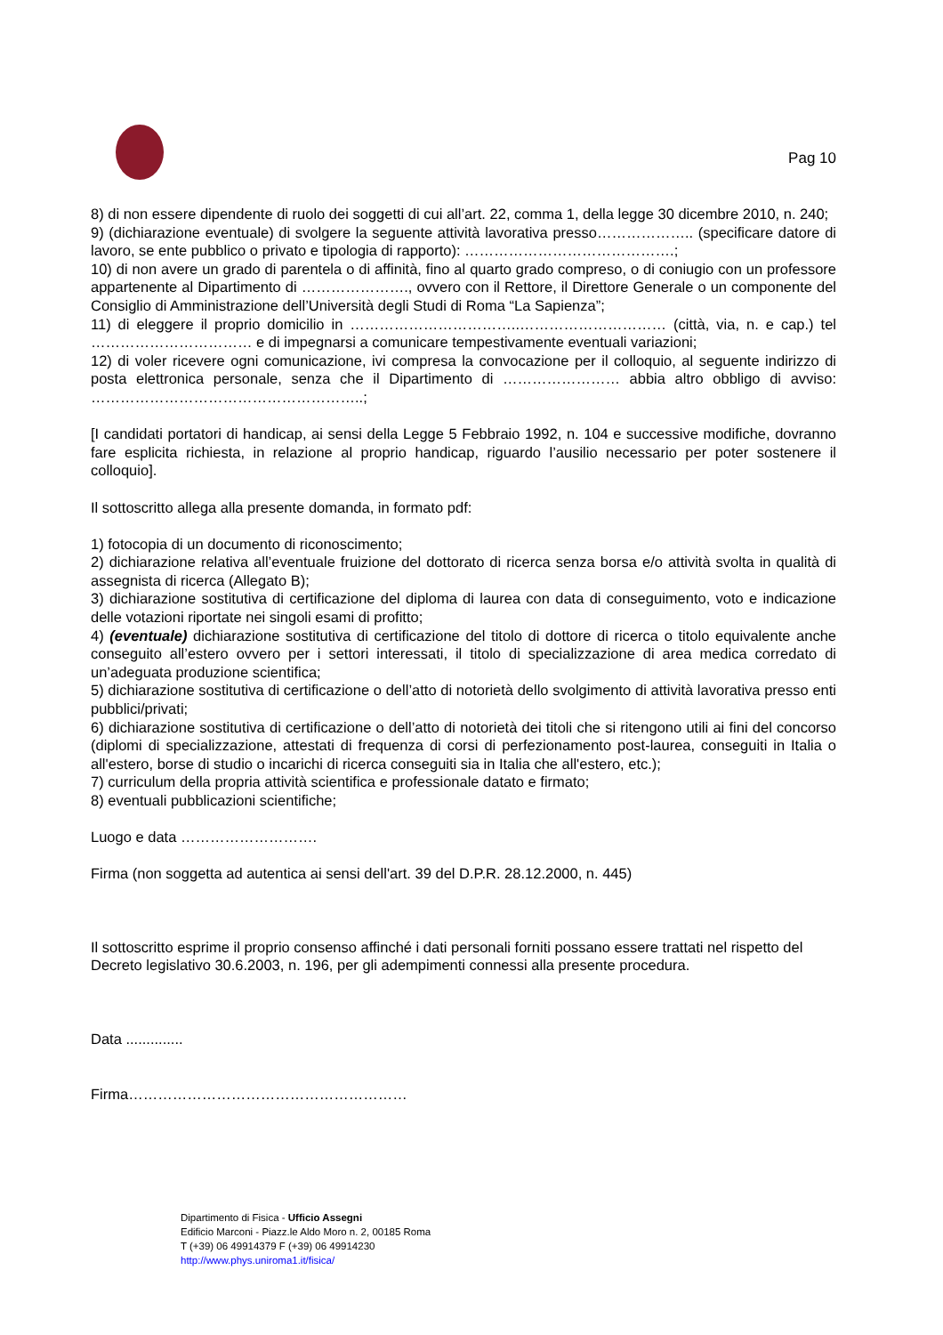Pag 10
8) di non essere dipendente di ruolo dei soggetti di cui all’art. 22, comma 1, della legge 30 dicembre 2010, n. 240;
9) (dichiarazione eventuale) di svolgere la seguente attività lavorativa presso……………….. (specificare datore di lavoro, se ente pubblico o privato e tipologia di rapporto): …………………………………….;
10) di non avere un grado di parentela o di affinità, fino al quarto grado compreso, o di coniugio con un professore appartenente al Dipartimento di …………………., ovvero con il Rettore, il Direttore Generale o un componente del Consiglio di Amministrazione dell’Università degli Studi di Roma “La Sapienza”;
11) di eleggere il proprio domicilio in ……………………………..………………………… (città, via, n. e cap.) tel …………………………… e di impegnarsi a comunicare tempestivamente eventuali variazioni;
12) di voler ricevere ogni comunicazione, ivi compresa la convocazione per il colloquio, al seguente indirizzo di posta elettronica personale, senza che il Dipartimento di …………………… abbia altro obbligo di avviso: ………………………………………………..;
[I candidati portatori di handicap, ai sensi della Legge 5 Febbraio 1992, n. 104 e successive modifiche, dovranno fare esplicita richiesta, in relazione al proprio handicap, riguardo l’ausilio necessario per poter sostenere il colloquio].
Il sottoscritto allega alla presente domanda, in formato pdf:
1) fotocopia di un documento di riconoscimento;
2) dichiarazione relativa all’eventuale fruizione del dottorato di ricerca senza borsa e/o attività svolta in qualità di assegnista di ricerca (Allegato B);
3) dichiarazione sostitutiva di certificazione del diploma di laurea con data di conseguimento, voto e indicazione delle votazioni riportate nei singoli esami di profitto;
4) (eventuale) dichiarazione sostitutiva di certificazione del titolo di dottore di ricerca o titolo equivalente anche conseguito all’estero ovvero per i settori interessati, il titolo di specializzazione di area medica corredato di un’adeguata produzione scientifica;
5) dichiarazione sostitutiva di certificazione o dell’atto di notorietà dello svolgimento di attività lavorativa presso enti pubblici/privati;
6) dichiarazione sostitutiva di certificazione o dell’atto di notorietà dei titoli che si ritengono utili ai fini del concorso (diplomi di specializzazione, attestati di frequenza di corsi di perfezionamento post-laurea, conseguiti in Italia o all'estero, borse di studio o incarichi di ricerca conseguiti sia in Italia che all'estero, etc.);
7) curriculum della propria attività scientifica e professionale datato e firmato;
8) eventuali pubblicazioni scientifiche;
Luogo e data ……………………….
Firma (non soggetta ad autentica ai sensi dell'art. 39 del D.P.R. 28.12.2000, n. 445)
Il sottoscritto esprime il proprio consenso affinché i dati personali forniti possano essere trattati nel rispetto del Decreto legislativo 30.6.2003, n. 196, per gli adempimenti connessi alla presente procedura.
Data ..............
Firma…………………………………………………
Dipartimento di Fisica - Ufficio Assegni
Edificio Marconi - Piazz.le Aldo Moro n. 2, 00185 Roma
T (+39) 06 49914379 F (+39) 06 49914230
http://www.phys.uniroma1.it/fisica/